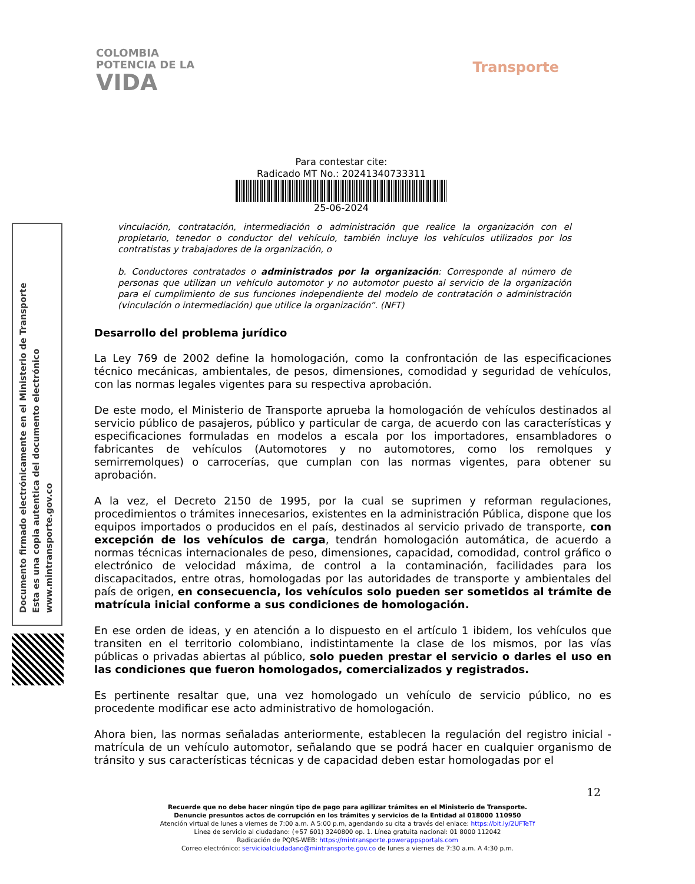COLOMBIA
POTENCIA DE LA
VIDA
Transporte
Para contestar cite:
Radicado MT No.: 20241340733311
25-06-2024
Documento firmado electrónicamente en el Ministerio de Transporte
Esta es una copia autentica del documento electrónico
www.mintransporte.gov.co
vinculación, contratación, intermediación o administración que realice la organización con el propietario, tenedor o conductor del vehículo, también incluye los vehículos utilizados por los contratistas y trabajadores de la organización, o
b. Conductores contratados o administrados por la organización: Corresponde al número de personas que utilizan un vehículo automotor y no automotor puesto al servicio de la organización para el cumplimiento de sus funciones independiente del modelo de contratación o administración (vinculación o intermediación) que utilice la organización”. (NFT)
Desarrollo del problema jurídico
La Ley 769 de 2002 define la homologación, como la confrontación de las especificaciones técnico mecánicas, ambientales, de pesos, dimensiones, comodidad y seguridad de vehículos, con las normas legales vigentes para su respectiva aprobación.
De este modo, el Ministerio de Transporte aprueba la homologación de vehículos destinados al servicio público de pasajeros, público y particular de carga, de acuerdo con las características y especificaciones formuladas en modelos a escala por los importadores, ensambladores o fabricantes de vehículos (Automotores y no automotores, como los remolques y semirremolques) o carrocerías, que cumplan con las normas vigentes, para obtener su aprobación.
A la vez, el Decreto 2150 de 1995, por la cual se suprimen y reforman regulaciones, procedimientos o trámites innecesarios, existentes en la administración Pública, dispone que los equipos importados o producidos en el país, destinados al servicio privado de transporte, con excepción de los vehículos de carga, tendrán homologación automática, de acuerdo a normas técnicas internacionales de peso, dimensiones, capacidad, comodidad, control gráfico o electrónico de velocidad máxima, de control a la contaminación, facilidades para los discapacitados, entre otras, homologadas por las autoridades de transporte y ambientales del país de origen, en consecuencia, los vehículos solo pueden ser sometidos al trámite de matrícula inicial conforme a sus condiciones de homologación.
En ese orden de ideas, y en atención a lo dispuesto en el artículo 1 ibidem, los vehículos que transiten en el territorio colombiano, indistintamente la clase de los mismos, por las vías públicas o privadas abiertas al público, solo pueden prestar el servicio o darles el uso en las condiciones que fueron homologados, comercializados y registrados.
Es pertinente resaltar que, una vez homologado un vehículo de servicio público, no es procedente modificar ese acto administrativo de homologación.
Ahora bien, las normas señaladas anteriormente, establecen la regulación del registro inicial - matrícula de un vehículo automotor, señalando que se podrá hacer en cualquier organismo de tránsito y sus características técnicas y de capacidad deben estar homologadas por el
12
Recuerde que no debe hacer ningún tipo de pago para agilizar trámites en el Ministerio de Transporte.
Denuncie presuntos actos de corrupción en los trámites y servicios de la Entidad al 018000 110950
Atención virtual de lunes a viernes de 7:00 a.m. A 5:00 p.m, agendando su cita a través del enlace: https://bit.ly/2UFTeTf
Línea de servicio al ciudadano: (+57 601) 3240800 op. 1. Línea gratuita nacional: 01 8000 112042
Radicación de PQRS-WEB: https://mintransporte.powerappsportals.com
Correo electrónico: servicioalciudadano@mintransporte.gov.co de lunes a viernes de 7:30 a.m. A 4:30 p.m.